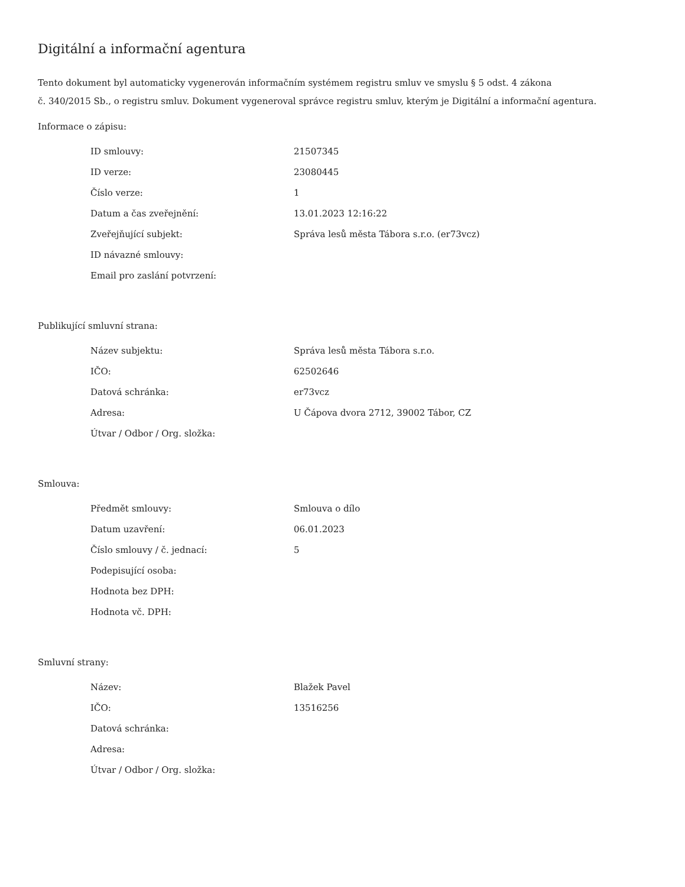Digitální a informační agentura
Tento dokument byl automaticky vygenerován informačním systémem registru smluv ve smyslu § 5 odst. 4 zákona
č. 340/2015 Sb., o registru smluv. Dokument vygeneroval správce registru smluv, kterým je Digitální a informační agentura.
Informace o zápisu:
| ID smlouvy: | 21507345 |
| ID verze: | 23080445 |
| Číslo verze: | 1 |
| Datum a čas zveřejnění: | 13.01.2023 12:16:22 |
| Zveřejňující subjekt: | Správa lesů města Tábora s.r.o. (er73vcz) |
| ID návazné smlouvy: | |
| Email pro zaslání potvrzení: | |
Publikující smluvní strana:
| Název subjektu: | Správa lesů města Tábora s.r.o. |
| IČO: | 62502646 |
| Datová schránka: | er73vcz |
| Adresa: | U Čápova dvora 2712, 39002 Tábor, CZ |
| Útvar / Odbor / Org. složka: | |
Smlouva:
| Předmět smlouvy: | Smlouva o dílo |
| Datum uzavření: | 06.01.2023 |
| Číslo smlouvy / č. jednací: | 5 |
| Podepisující osoba: | |
| Hodnota bez DPH: | |
| Hodnota vč. DPH: | |
Smluvní strany:
| Název: | Blažek Pavel |
| IČO: | 13516256 |
| Datová schránka: | |
| Adresa: | |
| Útvar / Odbor / Org. složka: | |